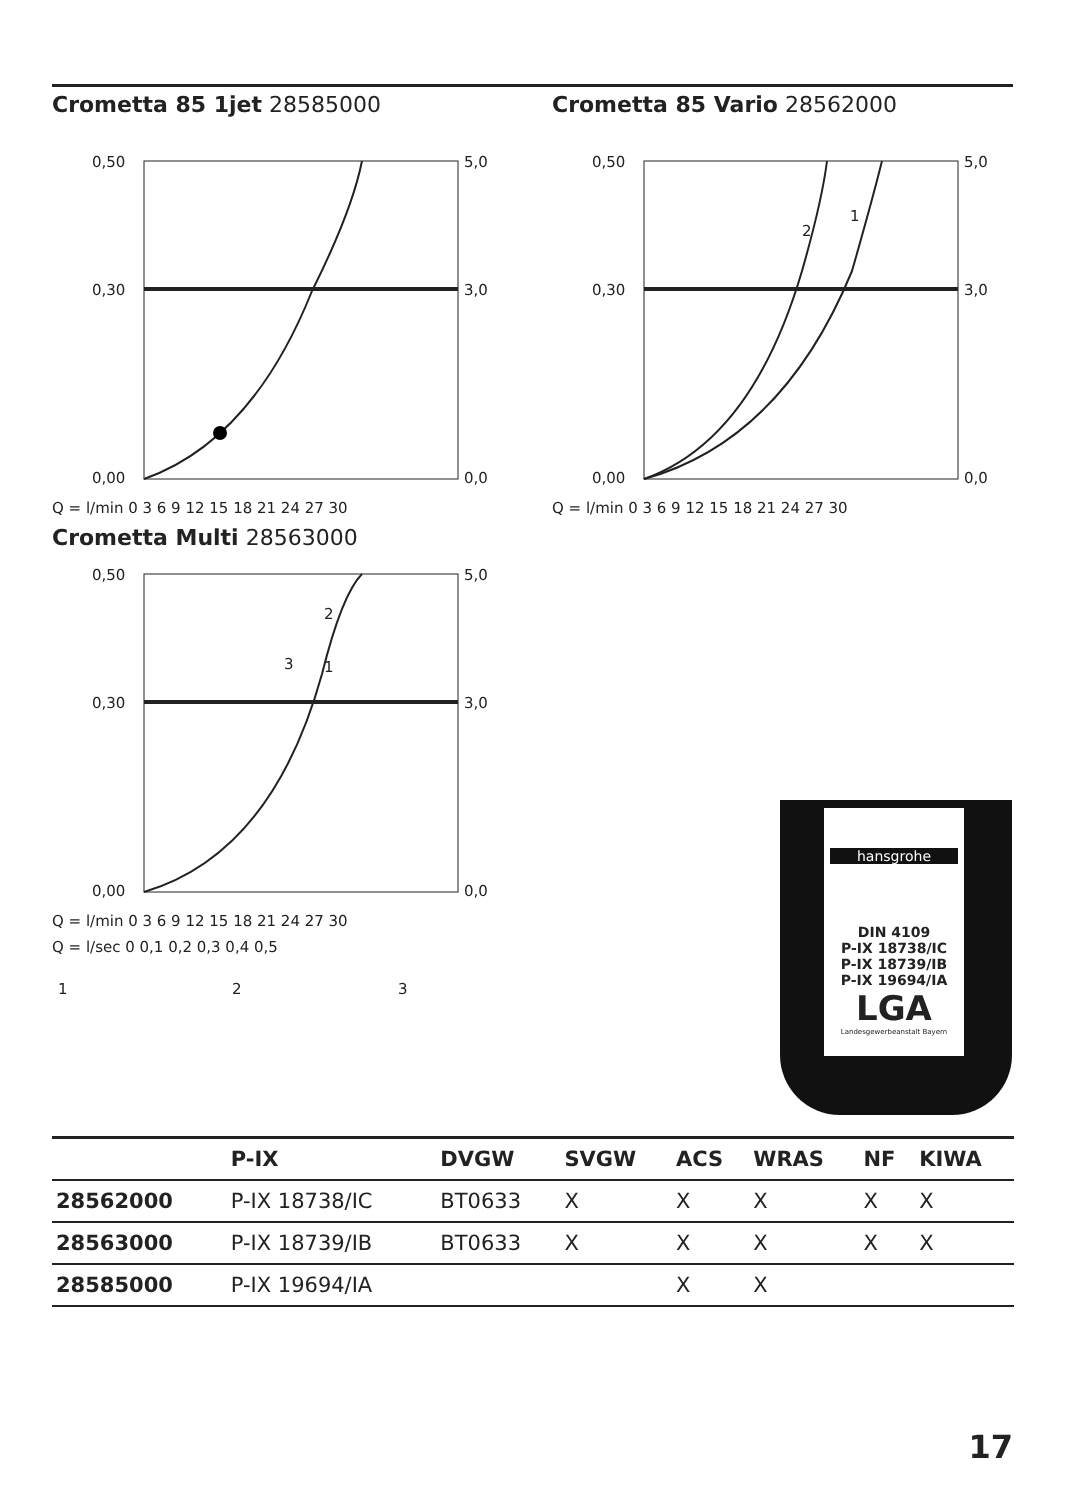Crometta 85 1jet 28585000
0,50
0,30
0,00
5,0
3,0
0,0
Q = l/min 0 3 6 9 12 15 18 21 24 27 30
Crometta 85 Vario 28562000
0,50
0,30
0,00
5,0
3,0
0,0
2
1
Q = l/min 0 3 6 9 12 15 18 21 24 27 30
Crometta Multi 28563000
0,50
0,30
0,00
5,0
3,0
0,0
2
3
1
Q = l/min 0 3 6 9 12 15 18 21 24 27 30
Q = l/sec 0 0,1 0,2 0,3 0,4 0,5
1
2
3
hansgrohe
DIN 4109
P-IX 18738/IC
P-IX 18739/IB
P-IX 19694/IA
LGA
Landesgewerbeanstalt Bayern
| | P-IX | DVGW | SVGW | ACS | WRAS | NF | KIWA |
| --- | --- | --- | --- | --- | --- | --- | --- |
| 28562000 | P-IX 18738/IC | BT0633 | X | X | X | X | X |
| 28563000 | P-IX 18739/IB | BT0633 | X | X | X | X | X |
| 28585000 | P-IX 19694/IA | | | X | X | | |
17